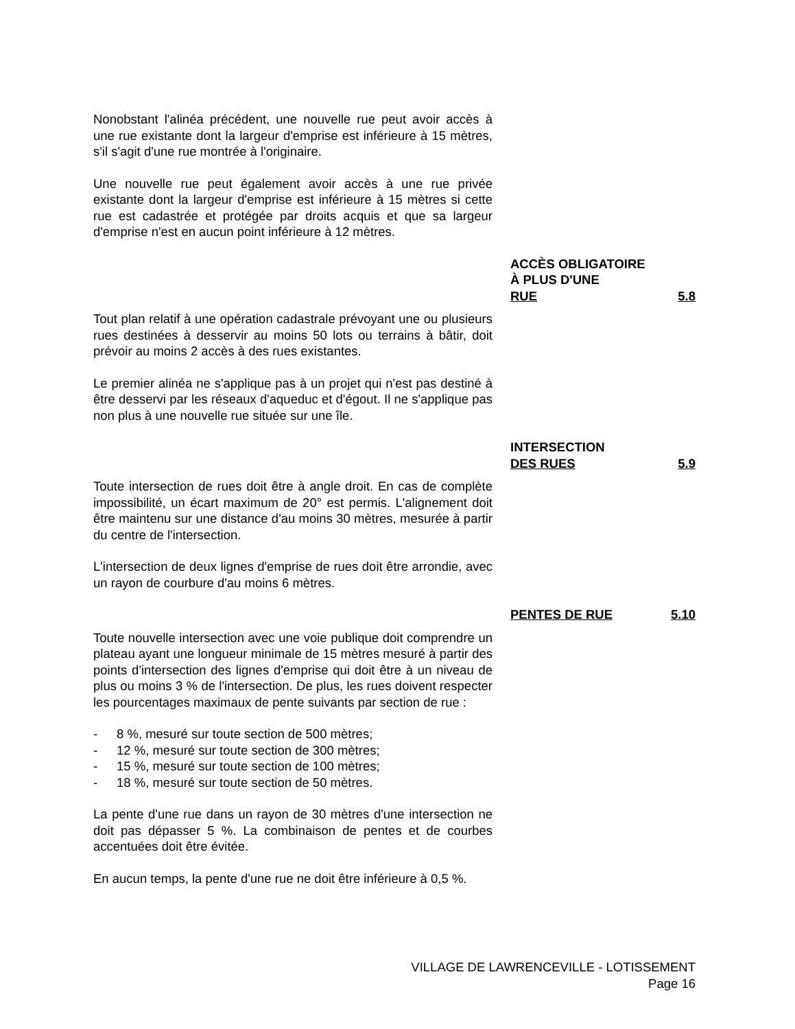Nonobstant l'alinéa précédent, une nouvelle rue peut avoir accès à une rue existante dont la largeur d'emprise est inférieure à 15 mètres, s'il s'agit d'une rue montrée à l'originaire.
Une nouvelle rue peut également avoir accès à une rue privée existante dont la largeur d'emprise est inférieure à 15 mètres si cette rue est cadastrée et protégée par droits acquis et que sa largeur d'emprise n'est en aucun point inférieure à 12 mètres.
ACCÈS OBLIGATOIRE
À PLUS D'UNE
RUE 5.8
Tout plan relatif à une opération cadastrale prévoyant une ou plusieurs rues destinées à desservir au moins 50 lots ou terrains à bâtir, doit prévoir au moins 2 accès à des rues existantes.
Le premier alinéa ne s'applique pas à un projet qui n'est pas destiné à être desservi par les réseaux d'aqueduc et d'égout. Il ne s'applique pas non plus à une nouvelle rue située sur une île.
INTERSECTION
DES RUES 5.9
Toute intersection de rues doit être à angle droit. En cas de complète impossibilité, un écart maximum de 20° est permis. L'alignement doit être maintenu sur une distance d'au moins 30 mètres, mesurée à partir du centre de l'intersection.
L'intersection de deux lignes d'emprise de rues doit être arrondie, avec un rayon de courbure d'au moins 6 mètres.
PENTES DE RUE 5.10
Toute nouvelle intersection avec une voie publique doit comprendre un plateau ayant une longueur minimale de 15 mètres mesuré à partir des points d'intersection des lignes d'emprise qui doit être à un niveau de plus ou moins 3 % de l'intersection. De plus, les rues doivent respecter les pourcentages maximaux de pente suivants par section de rue :
- 8 %, mesuré sur toute section de 500 mètres;
- 12 %, mesuré sur toute section de 300 mètres;
- 15 %, mesuré sur toute section de 100 mètres;
- 18 %, mesuré sur toute section de 50 mètres.
La pente d'une rue dans un rayon de 30 mètres d'une intersection ne doit pas dépasser 5 %. La combinaison de pentes et de courbes accentuées doit être évitée.
En aucun temps, la pente d'une rue ne doit être inférieure à 0,5 %.
VILLAGE DE LAWRENCEVILLE - LOTISSEMENT
Page 16